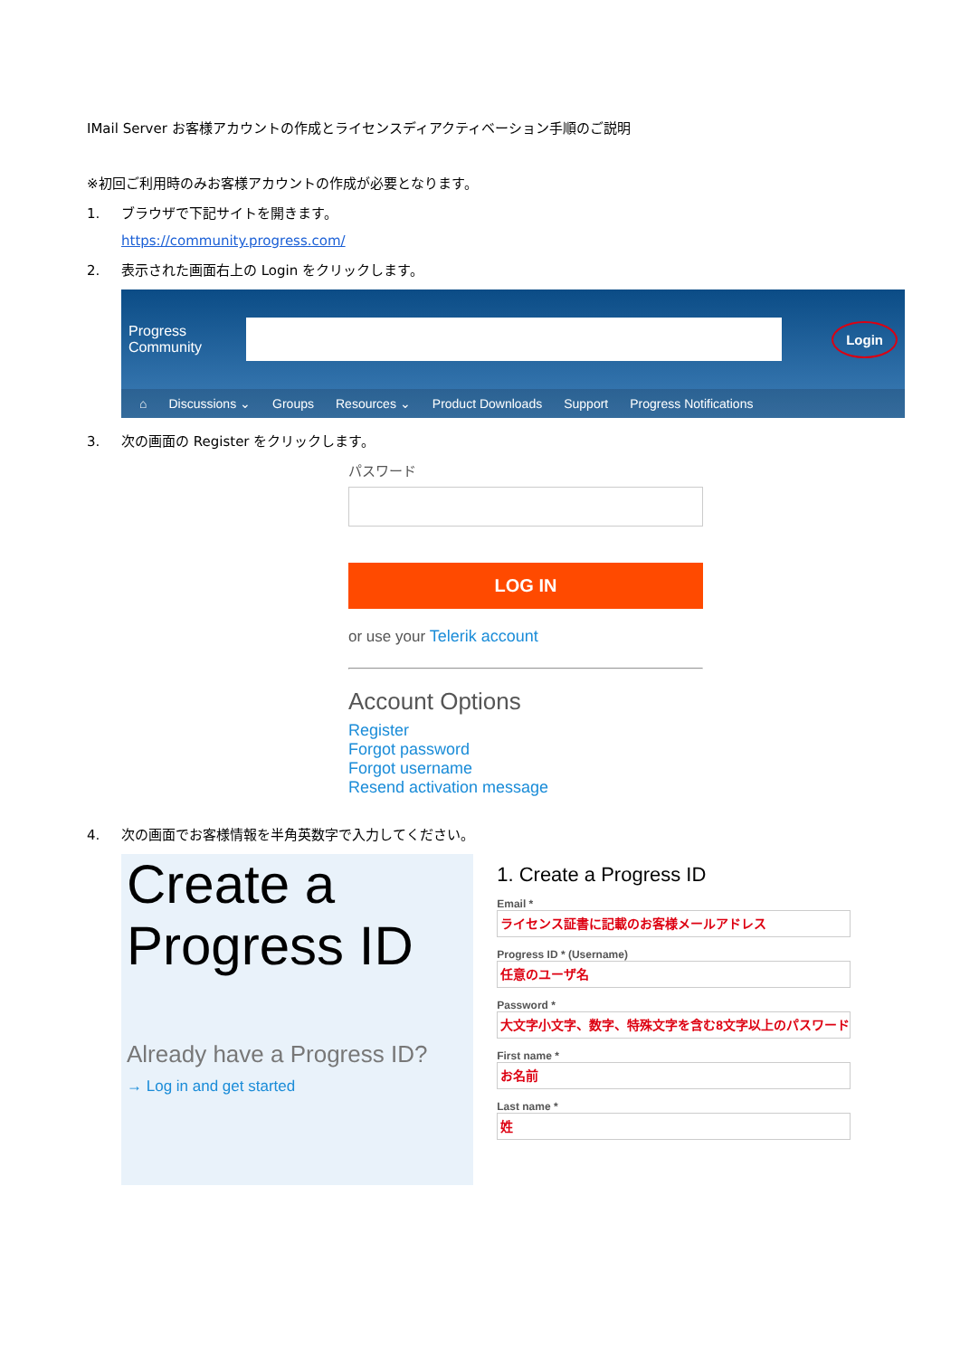IMail Server お客様アカウントの作成とライセンスディアクティベーション手順のご説明
※初回ご利用時のみお客様アカウントの作成が必要となります。
1. ブラウザで下記サイトを開きます。
https://community.progress.com/
2. 表示された画面右上の Login をクリックします。
Progress
Community
Login
⌂ Discussions ⌄ Groups Resources ⌄ Product Downloads Support Progress Notifications
3. 次の画面の Register をクリックします。
パスワード
LOG IN
or use your Telerik account
Account Options
Register
Forgot password
Forgot username
Resend activation message
4. 次の画面でお客様情報を半角英数字で入力してください。
Create a
Progress ID
Already have a Progress ID?
→ Log in and get started
1. Create a Progress ID
Email *
ライセンス証書に記載のお客様メールアドレス
Progress ID * (Username)
任意のユーザ名
Password *
大文字小文字、数字、特殊文字を含む8文字以上のパスワード
First name *
お名前
Last name *
姓